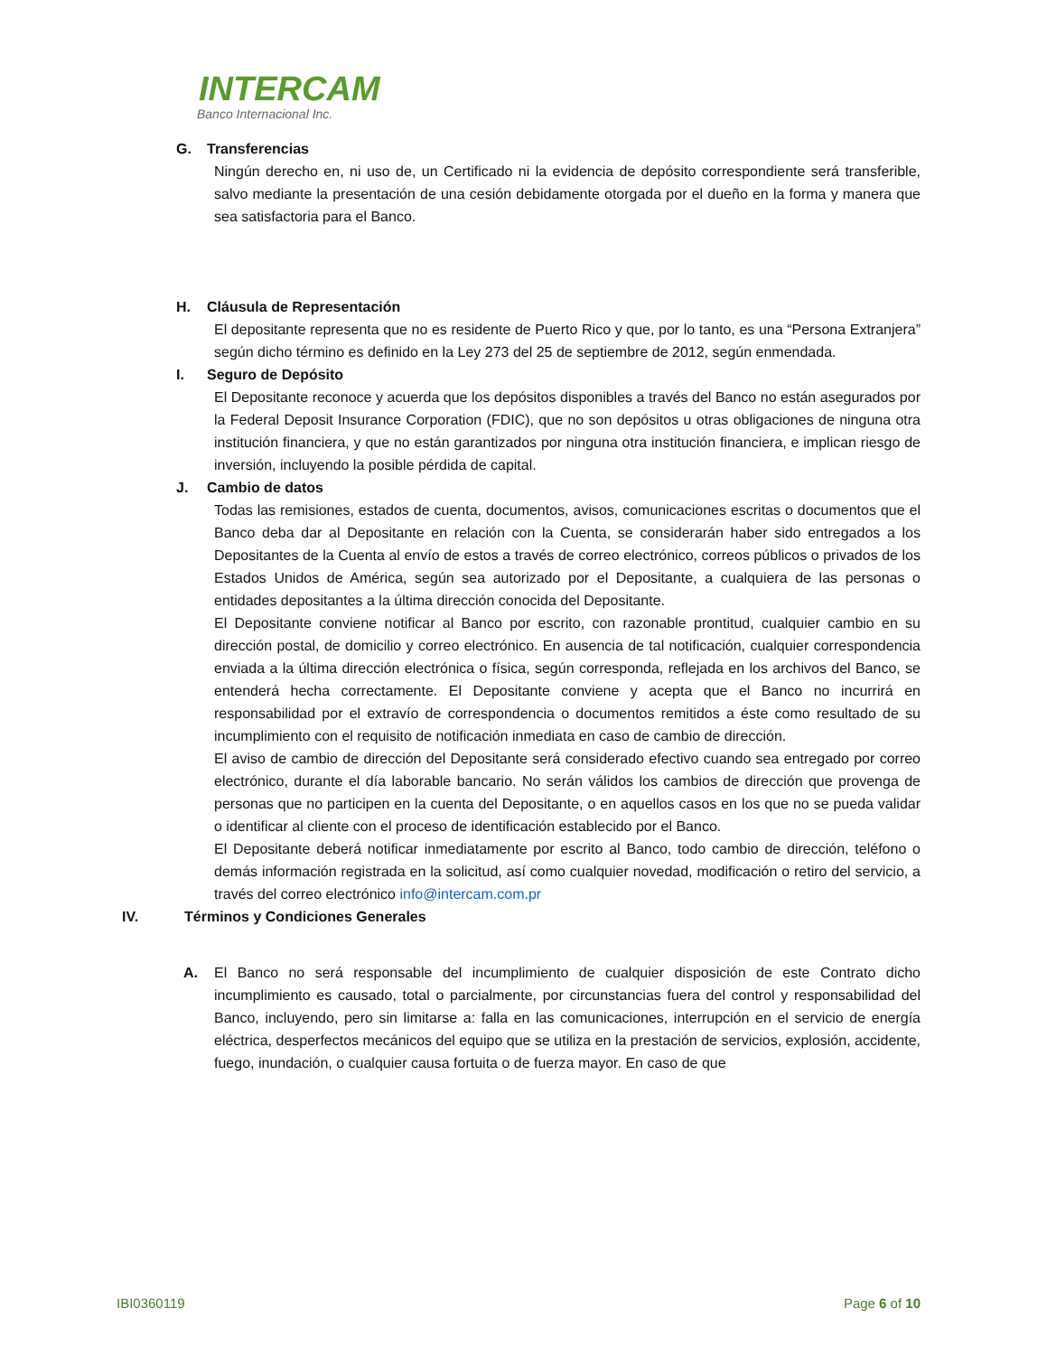INTERCAM
Banco Internacional Inc.
G. Transferencias
Ningún derecho en, ni uso de, un Certificado ni la evidencia de depósito correspondiente será transferible, salvo mediante la presentación de una cesión debidamente otorgada por el dueño en la forma y manera que sea satisfactoria para el Banco.
H. Cláusula de Representación
El depositante representa que no es residente de Puerto Rico y que, por lo tanto, es una “Persona Extranjera” según dicho término es definido en la Ley 273 del 25 de septiembre de 2012, según enmendada.
I. Seguro de Depósito
El Depositante reconoce y acuerda que los depósitos disponibles a través del Banco no están asegurados por la Federal Deposit Insurance Corporation (FDIC), que no son depósitos u otras obligaciones de ninguna otra institución financiera, y que no están garantizados por ninguna otra institución financiera, e implican riesgo de inversión, incluyendo la posible pérdida de capital.
J. Cambio de datos
Todas las remisiones, estados de cuenta, documentos, avisos, comunicaciones escritas o documentos que el Banco deba dar al Depositante en relación con la Cuenta, se considerarán haber sido entregados a los Depositantes de la Cuenta al envío de estos a través de correo electrónico, correos públicos o privados de los Estados Unidos de América, según sea autorizado por el Depositante, a cualquiera de las personas o entidades depositantes a la última dirección conocida del Depositante.
El Depositante conviene notificar al Banco por escrito, con razonable prontitud, cualquier cambio en su dirección postal, de domicilio y correo electrónico. En ausencia de tal notificación, cualquier correspondencia enviada a la última dirección electrónica o física, según corresponda, reflejada en los archivos del Banco, se entenderá hecha correctamente. El Depositante conviene y acepta que el Banco no incurrirá en responsabilidad por el extravío de correspondencia o documentos remitidos a éste como resultado de su incumplimiento con el requisito de notificación inmediata en caso de cambio de dirección.
El aviso de cambio de dirección del Depositante será considerado efectivo cuando sea entregado por correo electrónico, durante el día laborable bancario. No serán válidos los cambios de dirección que provenga de personas que no participen en la cuenta del Depositante, o en aquellos casos en los que no se pueda validar o identificar al cliente con el proceso de identificación establecido por el Banco.
El Depositante deberá notificar inmediatamente por escrito al Banco, todo cambio de dirección, teléfono o demás información registrada en la solicitud, así como cualquier novedad, modificación o retiro del servicio, a través del correo electrónico info@intercam.com.pr
IV. Términos y Condiciones Generales
A. El Banco no será responsable del incumplimiento de cualquier disposición de este Contrato dicho incumplimiento es causado, total o parcialmente, por circunstancias fuera del control y responsabilidad del Banco, incluyendo, pero sin limitarse a: falla en las comunicaciones, interrupción en el servicio de energía eléctrica, desperfectos mecánicos del equipo que se utiliza en la prestación de servicios, explosión, accidente, fuego, inundación, o cualquier causa fortuita o de fuerza mayor. En caso de que
IBI0360119 Page 6 of 10